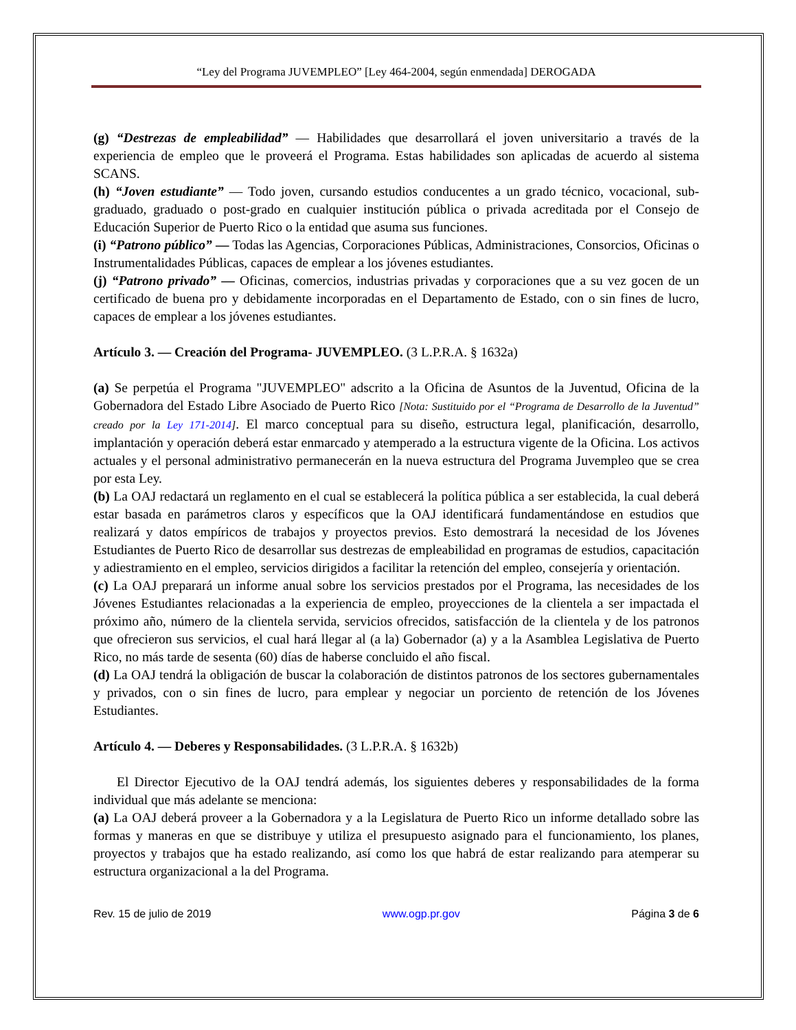“Ley del Programa JUVEMPLEO” [Ley 464-2004, según enmendada] DEROGADA
(g) “Destrezas de empleabilidad” — Habilidades que desarrollará el joven universitario a través de la experiencia de empleo que le proveerá el Programa. Estas habilidades son aplicadas de acuerdo al sistema SCANS.
(h) “Joven estudiante” — Todo joven, cursando estudios conducentes a un grado técnico, vocacional, sub-graduado, graduado o post-grado en cualquier institución pública o privada acreditada por el Consejo de Educación Superior de Puerto Rico o la entidad que asuma sus funciones.
(i) “Patrono público” — Todas las Agencias, Corporaciones Públicas, Administraciones, Consorcios, Oficinas o Instrumentalidades Públicas, capaces de emplear a los jóvenes estudiantes.
(j) “Patrono privado” — Oficinas, comercios, industrias privadas y corporaciones que a su vez gocen de un certificado de buena pro y debidamente incorporadas en el Departamento de Estado, con o sin fines de lucro, capaces de emplear a los jóvenes estudiantes.
Artículo 3. — Creación del Programa- JUVEMPLEO. (3 L.P.R.A. § 1632a)
(a) Se perpetúa el Programa "JUVEMPLEO" adscrito a la Oficina de Asuntos de la Juventud, Oficina de la Gobernadora del Estado Libre Asociado de Puerto Rico [Nota: Sustituido por el “Programa de Desarrollo de la Juventud” creado por la Ley 171-2014]. El marco conceptual para su diseño, estructura legal, planificación, desarrollo, implantación y operación deberá estar enmarcado y atemperado a la estructura vigente de la Oficina. Los activos actuales y el personal administrativo permanecerán en la nueva estructura del Programa Juvempleo que se crea por esta Ley.
(b) La OAJ redactará un reglamento en el cual se establecerá la política pública a ser establecida, la cual deberá estar basada en parámetros claros y específicos que la OAJ identificará fundamentándose en estudios que realizará y datos empíricos de trabajos y proyectos previos. Esto demostrará la necesidad de los Jóvenes Estudiantes de Puerto Rico de desarrollar sus destrezas de empleabilidad en programas de estudios, capacitación y adiestramiento en el empleo, servicios dirigidos a facilitar la retención del empleo, consejería y orientación.
(c) La OAJ preparará un informe anual sobre los servicios prestados por el Programa, las necesidades de los Jóvenes Estudiantes relacionadas a la experiencia de empleo, proyecciones de la clientela a ser impactada el próximo año, número de la clientela servida, servicios ofrecidos, satisfacción de la clientela y de los patronos que ofrecieron sus servicios, el cual hará llegar al (a la) Gobernador (a) y a la Asamblea Legislativa de Puerto Rico, no más tarde de sesenta (60) días de haberse concluido el año fiscal.
(d) La OAJ tendrá la obligación de buscar la colaboración de distintos patronos de los sectores gubernamentales y privados, con o sin fines de lucro, para emplear y negociar un porciento de retención de los Jóvenes Estudiantes.
Artículo 4. — Deberes y Responsabilidades. (3 L.P.R.A. § 1632b)
El Director Ejecutivo de la OAJ tendrá además, los siguientes deberes y responsabilidades de la forma individual que más adelante se menciona:
(a) La OAJ deberá proveer a la Gobernadora y a la Legislatura de Puerto Rico un informe detallado sobre las formas y maneras en que se distribuye y utiliza el presupuesto asignado para el funcionamiento, los planes, proyectos y trabajos que ha estado realizando, así como los que habrá de estar realizando para atemperar su estructura organizacional a la del Programa.
Rev. 15 de julio de 2019 www.ogp.pr.gov Página 3 de 6